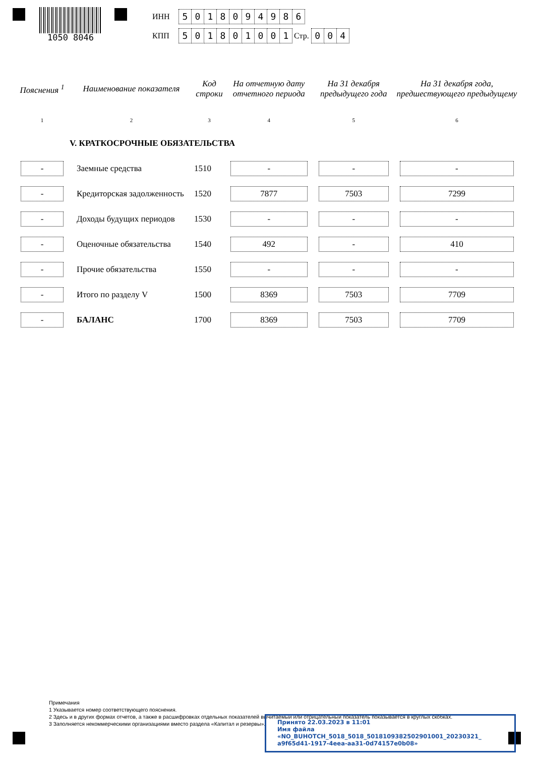1050 8046
ИНН 5018094986
КПП 501801001 Стр. 0 0 4
| Пояснения <sup>1</sup> | Наименование показателя | Код строки | На отчетную дату отчетного периода | На 31 декабря предыдущего года | На 31 декабря года, предшествующего предыдущему |
| --- | --- | --- | --- | --- | --- |
| 1 | 2 | 3 | 4 | 5 | 6 |
| | V. КРАТКОСРОЧНЫЕ ОБЯЗАТЕЛЬСТВА | | | | |
| - | Заемные средства | 1510 | - | - | - |
| - | Кредиторская задолженность | 1520 | 7877 | 7503 | 7299 |
| - | Доходы будущих периодов | 1530 | - | - | - |
| - | Оценочные обязательства | 1540 | 492 | - | 410 |
| - | Прочие обязательства | 1550 | - | - | - |
| - | Итого по разделу V | 1500 | 8369 | 7503 | 7709 |
| - | БАЛАНС | 1700 | 8369 | 7503 | 7709 |
Примечания
1 Указывается номер соответствующего пояснения.
2 Здесь и в других формах отчетов, а также в расшифровках отдельных показателей вычитаемый или отрицательный показатель показывается в круглых скобках.
3 Заполняется некоммерческими организациями вместо раздела «Капитал и резервы».
Принято 22.03.2023 в 11:01
Имя файла «NO_BUHOTCH_5018_5018_5018109382502901001_20230321_ a9f65d41-1917-4eea-aa31-0d74157e0b08»